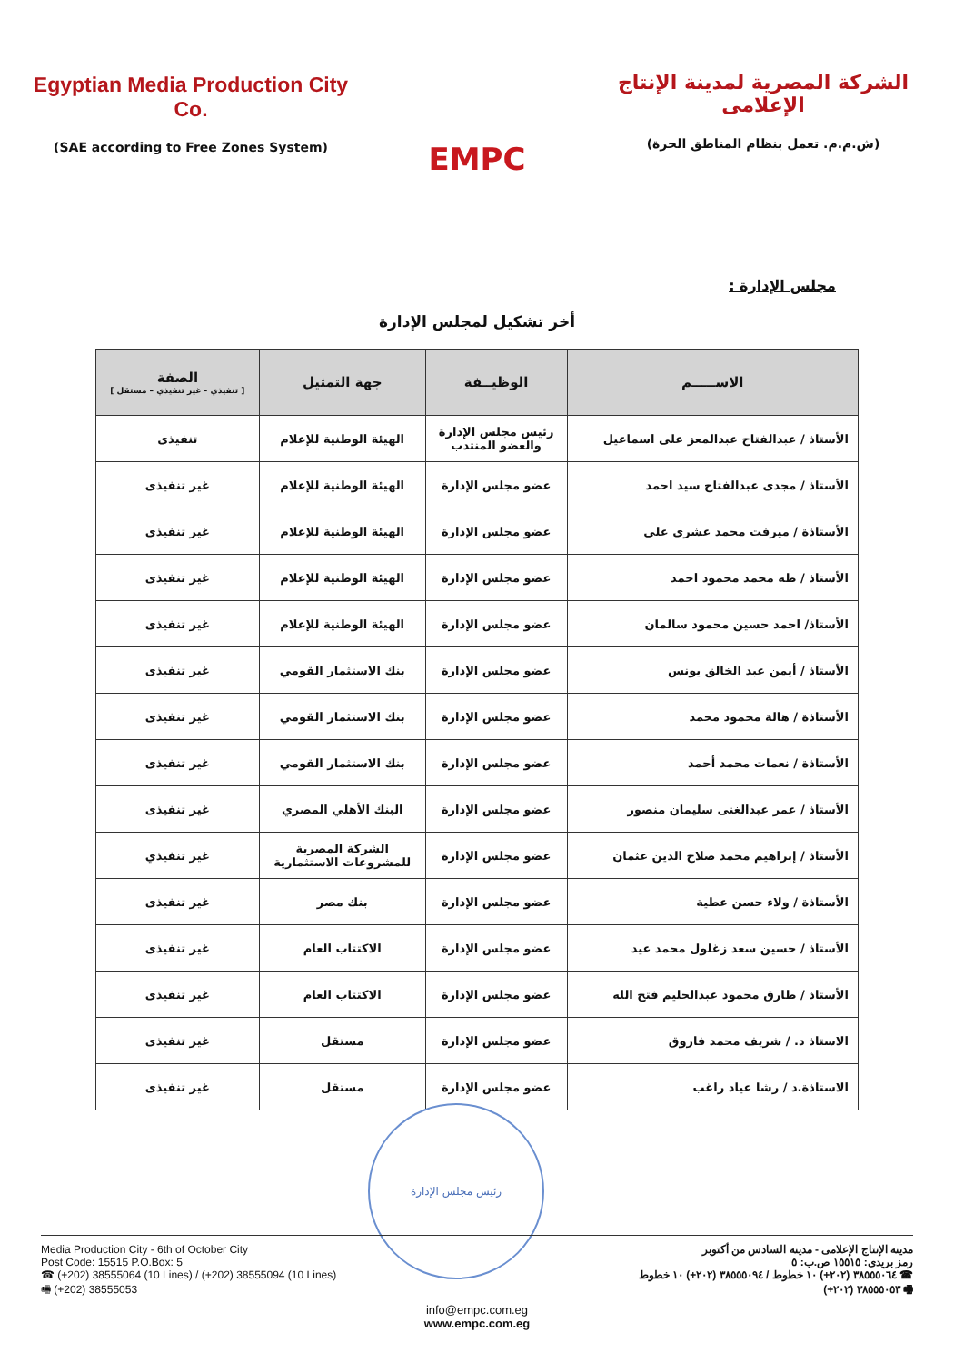Egyptian Media Production City Co.
(SAE according to Free Zones System)
EMPC
الشركة المصرية لمدينة الإنتاج الإعلامى
(ش.م.م. تعمل بنظام المناطق الحرة)
مجلس الإدارة :
أخر تشكيل لمجلس الإدارة
| الاســـــم | الوظيــفة | جهة التمثيل | الصفة [ تنفيذي - غير تنفيذي – مستقل ] |
| --- | --- | --- | --- |
| الأستاذ / عبدالفتاح عبدالمعز على اسماعيل | رئيس مجلس الإدارة والعضو المنتدب | الهيئة الوطنية للإعلام | تنفيذى |
| الأستاذ / مجدى عبدالفتاح سيد احمد | عضو مجلس الإدارة | الهيئة الوطنية للإعلام | غير تنفيذى |
| الأستاذة / ميرفت محمد عشرى على | عضو مجلس الإدارة | الهيئة الوطنية للإعلام | غير تنفيذى |
| الأستاذ / طه محمد محمود احمد | عضو مجلس الإدارة | الهيئة الوطنية للإعلام | غير تنفيذى |
| الأستاذ/ احمد حسين محمود سالمان | عضو مجلس الإدارة | الهيئة الوطنية للإعلام | غير تنفيذى |
| الأستاذ / أيمن عبد الخالق يونس | عضو مجلس الإدارة | بنك الاستثمار القومي | غير تنفيذى |
| الأستاذة / هالة محمود محمد | عضو مجلس الإدارة | بنك الاستثمار القومي | غير تنفيذى |
| الأستاذة / نعمات محمد أحمد | عضو مجلس الإدارة | بنك الاستثمار القومي | غير تنفيذى |
| الأستاذ / عمر عبدالغنى سليمان منصور | عضو مجلس الإدارة | البنك الأهلي المصري | غير تنفيذى |
| الأستاذ / إبراهيم محمد صلاح الدين عثمان | عضو مجلس الإدارة | الشركة المصرية للمشروعات الاستثمارية | غير تنفيذي |
| الأستاذة / ولاء حسن عطية | عضو مجلس الإدارة | بنك مصر | غير تنفيذى |
| الأستاذ / حسين سعد زغلول محمد عيد | عضو مجلس الإدارة | الاكتتاب العام | غير تنفيذى |
| الأستاذ / طارق محمود عبدالحليم فتح الله | عضو مجلس الإدارة | الاكتتاب العام | غير تنفيذى |
| الاستاذ د. / شريف محمد فاروق | عضو مجلس الإدارة | مستقل | غير تنفيذى |
| الاستاذة.د / رشا عياد راغب | عضو مجلس الإدارة | مستقل | غير تنفيذى |
رئيس مجلس الإدارة
Media Production City - 6th of October City
Post Code: 15515 P.O.Box: 5
☎ (+202) 38555064 (10 Lines) / (+202) 38555094 (10 Lines)
🖷 (+202) 38555053
مدينة الإنتاج الإعلامى - مدينة السادس من أكتوبر
رمز بريدى: ١٥٥١٥ ص.ب: ٥
☎ ٣٨٥٥٥٠٦٤ (٢٠٢+) ١٠ خطوط / ٣٨٥٥٥٠٩٤ (٢٠٢+) ١٠ خطوط
🖷 ٣٨٥٥٥٠٥٣ (٢٠٢+)
info@empc.com.eg
www.empc.com.eg